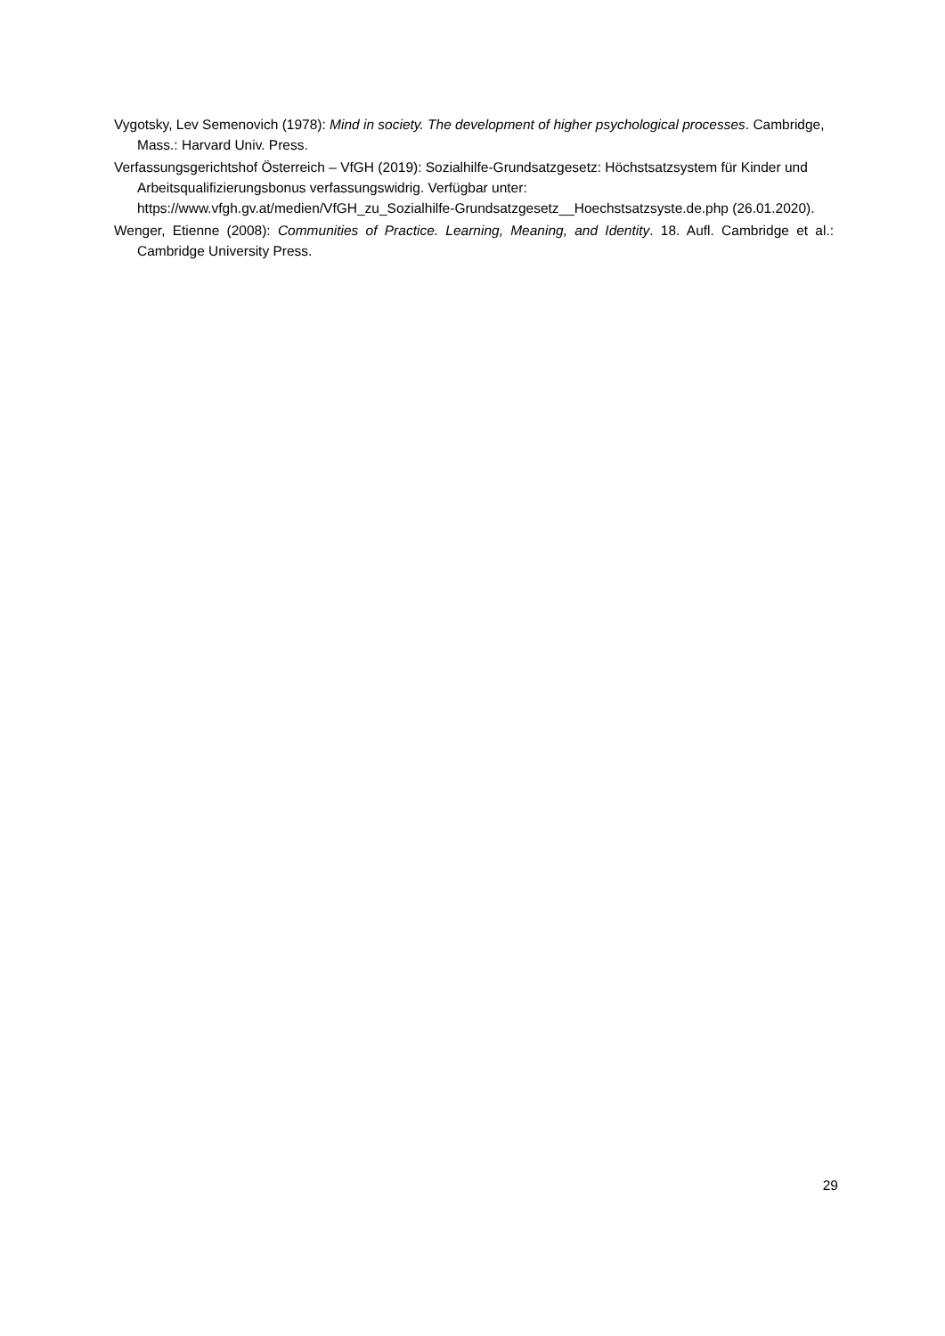Vygotsky, Lev Semenovich (1978): Mind in society. The development of higher psychological processes. Cambridge, Mass.: Harvard Univ. Press.
Verfassungsgerichtshof Österreich – VfGH (2019): Sozialhilfe-Grundsatzgesetz: Höchstsatzsystem für Kinder und Arbeitsqualifizierungsbonus verfassungswidrig. Verfügbar unter: https://www.vfgh.gv.at/medien/VfGH_zu_Sozialhilfe-Grundsatzgesetz__Hoechstsatzsyste.de.php (26.01.2020).
Wenger, Etienne (2008): Communities of Practice. Learning, Meaning, and Identity. 18. Aufl. Cambridge et al.: Cambridge University Press.
29